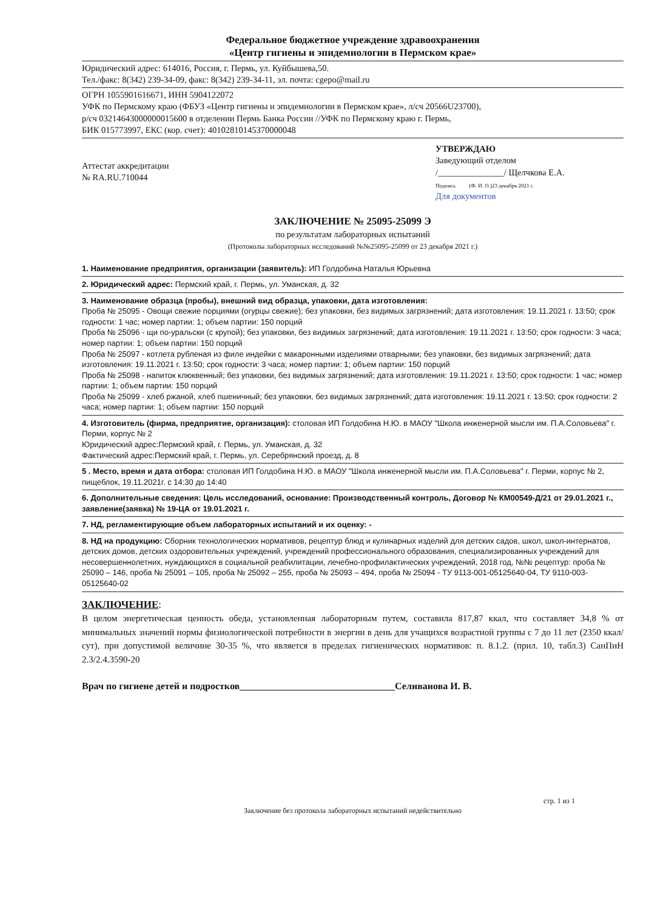Федеральное бюджетное учреждение здравоохранения
«Центр гигиены и эпидемиологии в Пермском крае»
Юридический адрес: 614016, Россия, г. Пермь, ул. Куйбышева,50.
Тел./факс: 8(342) 239-34-09, факс: 8(342) 239-34-11, эл. почта: cgepo@mail.ru
ОГРН 1055901616671, ИНН 5904122072
УФК по Пермскому краю (ФБУЗ «Центр гигиены и эпидемиологии в Пермском крае», л/сч 20566U23700),
р/сч 03214643000000015600 в отделении Пермь Банка России //УФК по Пермскому краю г. Пермь,
БИК 015773997, ЕКС (кор. счет): 40102810145370000048
Аттестат аккредитации
№ RA.RU.710044
УТВЕРЖДАЮ
Заведующий отделом
/_______________/ Щелчкова Е.А.
Подпись (Ф. И. О.)23 декабря 2021 г.
Для документов
ЗАКЛЮЧЕНИЕ № 25095-25099 Э
по результатам лабораторных испытаний
(Протоколы лабораторных исследований №№25095-25099 от 23 декабря 2021 г.)
1. Наименование предприятия, организации (заявитель): ИП Голдобина Наталья Юрьевна
2. Юридический адрес: Пермский край, г. Пермь, ул. Уманская, д. 32
3. Наименование образца (пробы), внешний вид образца, упаковки, дата изготовления:
Проба № 25095 - Овощи свежие порциями (огурцы свежие); без упаковки, без видимых загрязнений; дата изготовления: 19.11.2021 г. 13:50; срок годности: 1 час; номер партии: 1; объем партии: 150 порций
Проба № 25096 - щи по-уральски (с крупой); без упаковки, без видимых загрязнений; дата изготовления: 19.11.2021 г. 13:50; срок годности: 3 часа; номер партии: 1; объем партии: 150 порций
Проба № 25097 - котлета рубленая из филе индейки с макаронными изделиями отварными; без упаковки, без видимых загрязнений; дата изготовления: 19.11.2021 г. 13:50; срок годности: 3 часа; номер партии: 1; объем партии: 150 порций
Проба № 25098 - напиток клюквенный; без упаковки, без видимых загрязнений; дата изготовления: 19.11.2021 г. 13:50; срок годности: 1 час; номер партии: 1; объем партии: 150 порций
Проба № 25099 - хлеб ржаной, хлеб пшеничный; без упаковки, без видимых загрязнений; дата изготовления: 19.11.2021 г. 13:50; срок годности: 2 часа; номер партии: 1; объем партии: 150 порций
4. Изготовитель (фирма, предприятие, организация): столовая ИП Голдобина Н.Ю. в МАОУ "Школа инженерной мысли им. П.А.Соловьева" г. Перми, корпус № 2
Юридический адрес:Пермский край, г. Пермь, ул. Уманская, д. 32
Фактический адрес:Пермский край, г. Пермь, ул. Серебрянский проезд, д. 8
5 . Место, время и дата отбора: столовая ИП Голдобина Н.Ю. в МАОУ "Школа инженерной мысли им. П.А.Соловьева" г. Перми, корпус № 2, пищеблок, 19.11.2021г. с 14:30 до 14:40
6. Дополнительные сведения: Цель исследований, основание: Производственный контроль, Договор № КМ00549-Д/21 от 29.01.2021 г., заявление(заявка) № 19-ЦА от 19.01.2021 г.
7. НД, регламентирующие объем лабораторных испытаний и их оценку: -
8. НД на продукцию: Сборник технологических нормативов, рецептур блюд и кулинарных изделий для детских садов, школ, школ-интернатов, детских домов, детских оздоровительных учреждений, учреждений профессионального образования, специализированных учреждений для несовершеннолетних, нуждающихся в социальной реабилитации, лечебно-профилактических учреждений, 2018 год, №№ рецептур: проба № 25090 – 146, проба № 25091 – 105, проба № 25092 – 255, проба № 25093 – 494, проба № 25094 - ТУ 9113-001-05125640-04, ТУ 9110-003-05125640-02
ЗАКЛЮЧЕНИЕ:
В целом энергетическая ценность обеда, установленная лабораторным путем, составила 817,87 ккал, что составляет 34,8 % от минимальных значений нормы физиологической потребности в энергии в день для учащихся возрастной группы с 7 до 11 лет (2350 ккал/сут), при допустимой величине 30-35 %, что является в пределах гигиенических нормативов: п. 8.1.2. (прил. 10, табл.3) СанПиН 2.3/2.4.3590-20
Врач по гигиене детей и подростков________________________________Селиванова И. В.
стр. 1 из 1
Заключение без протокола лабораторных испытаний недействительно